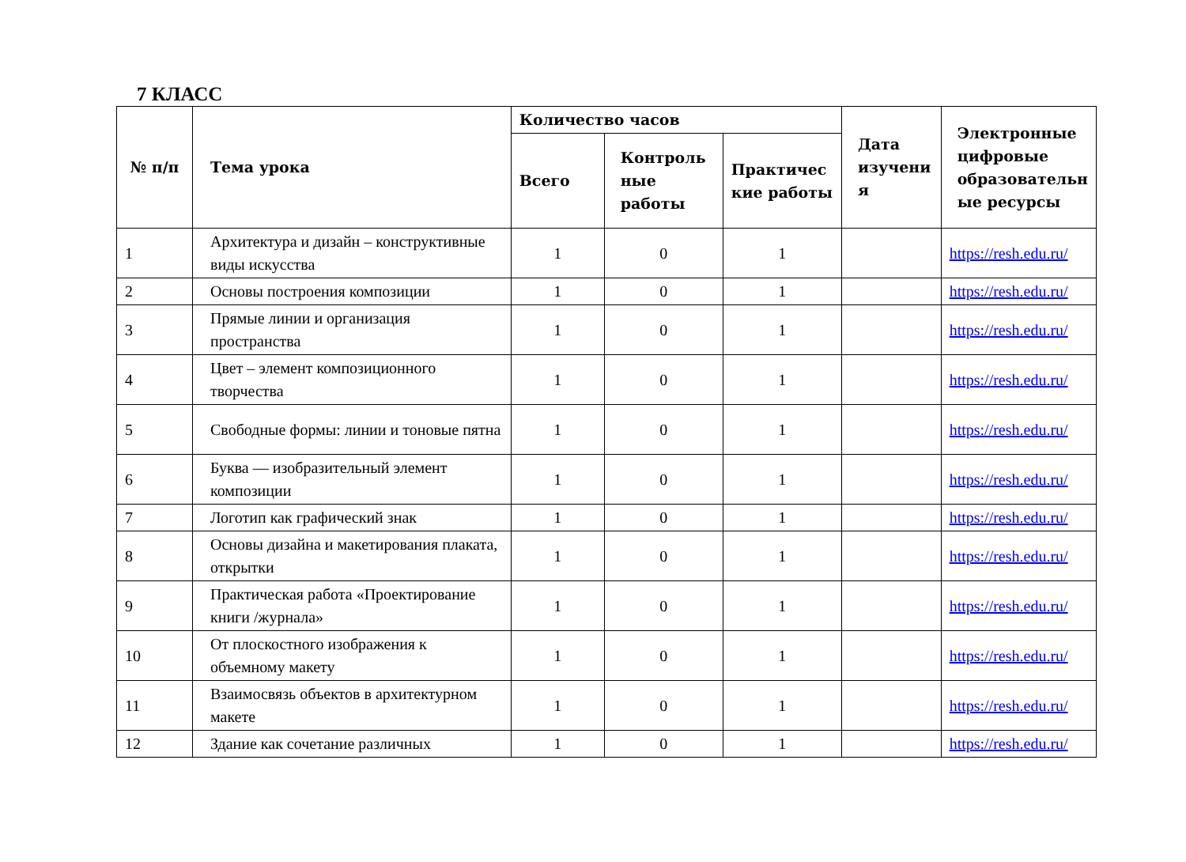7 КЛАСС
| № п/п | Тема урока | Количество часов | | | Дата изучени я | Электронные цифровые образовательн ые ресурсы |
| --- | --- | --- | --- | --- | --- | --- |
| | | Всего | Контроль ные работы | Практичес кие работы | | |
| 1 | Архитектура и дизайн – конструктивные виды искусства | 1 | 0 | 1 | | https://resh.edu.ru/ |
| 2 | Основы построения композиции | 1 | 0 | 1 | | https://resh.edu.ru/ |
| 3 | Прямые линии и организация пространства | 1 | 0 | 1 | | https://resh.edu.ru/ |
| 4 | Цвет – элемент композиционного творчества | 1 | 0 | 1 | | https://resh.edu.ru/ |
| 5 | Свободные формы: линии и тоновые пятна | 1 | 0 | 1 | | https://resh.edu.ru/ |
| 6 | Буква — изобразительный элемент композиции | 1 | 0 | 1 | | https://resh.edu.ru/ |
| 7 | Логотип как графический знак | 1 | 0 | 1 | | https://resh.edu.ru/ |
| 8 | Основы дизайна и макетирования плаката, открытки | 1 | 0 | 1 | | https://resh.edu.ru/ |
| 9 | Практическая работа «Проектирование книги /журнала» | 1 | 0 | 1 | | https://resh.edu.ru/ |
| 10 | От плоскостного изображения к объемному макету | 1 | 0 | 1 | | https://resh.edu.ru/ |
| 11 | Взаимосвязь объектов в архитектурном макете | 1 | 0 | 1 | | https://resh.edu.ru/ |
| 12 | Здание как сочетание различных | 1 | 0 | 1 | | https://resh.edu.ru/ |